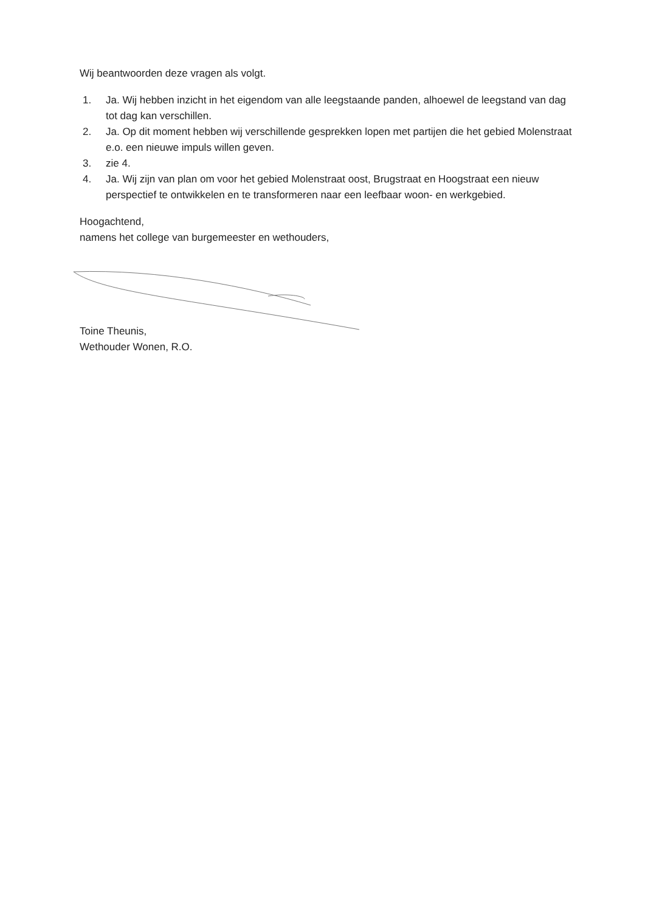Wij beantwoorden deze vragen als volgt.
1. Ja. Wij hebben inzicht in het eigendom van alle leegstaande panden, alhoewel de leegstand van dag tot dag kan verschillen.
2. Ja. Op dit moment hebben wij verschillende gesprekken lopen met partijen die het gebied Molenstraat e.o. een nieuwe impuls willen geven.
3. zie 4.
4. Ja. Wij zijn van plan om voor het gebied Molenstraat oost, Brugstraat en Hoogstraat een nieuw perspectief te ontwikkelen en te transformeren naar een leefbaar woon- en werkgebied.
Hoogachtend,
namens het college van burgemeester en wethouders,
Toine Theunis,
Wethouder Wonen, R.O.